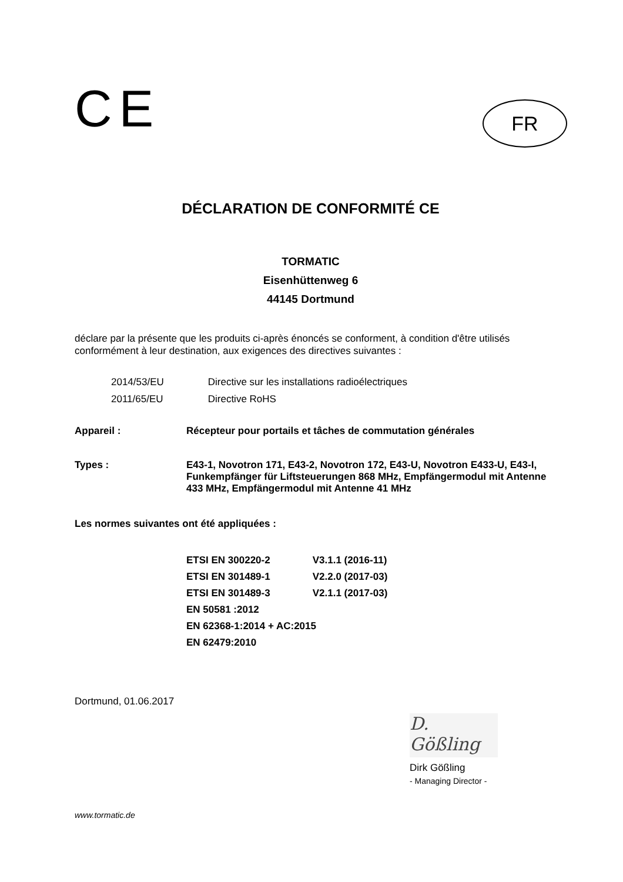CE
FR
DÉCLARATION DE CONFORMITÉ CE
TORMATIC
Eisenhüttenweg 6
44145 Dortmund
déclare par la présente que les produits ci-après énoncés se conforment, à condition d'être utilisés conformément à leur destination, aux exigences des directives suivantes :
2014/53/EU Directive sur les installations radioélectriques
2011/65/EU Directive RoHS
Appareil : Récepteur pour portails et tâches de commutation générales
Types : E43-1, Novotron 171, E43-2, Novotron 172, E43-U, Novotron E433-U, E43-I, Funkempfänger für Liftsteuerungen 868 MHz, Empfängermodul mit Antenne 433 MHz, Empfängermodul mit Antenne 41 MHz
Les normes suivantes ont été appliquées :
ETSI EN 300220-2 V3.1.1 (2016-11)
ETSI EN 301489-1 V2.2.0 (2017-03)
ETSI EN 301489-3 V2.1.1 (2017-03)
EN 50581 :2012
EN 62368-1:2014 + AC:2015
EN 62479:2010
Dortmund, 01.06.2017
D. Gößling
Dirk Gößling
- Managing Director -
www.tormatic.de